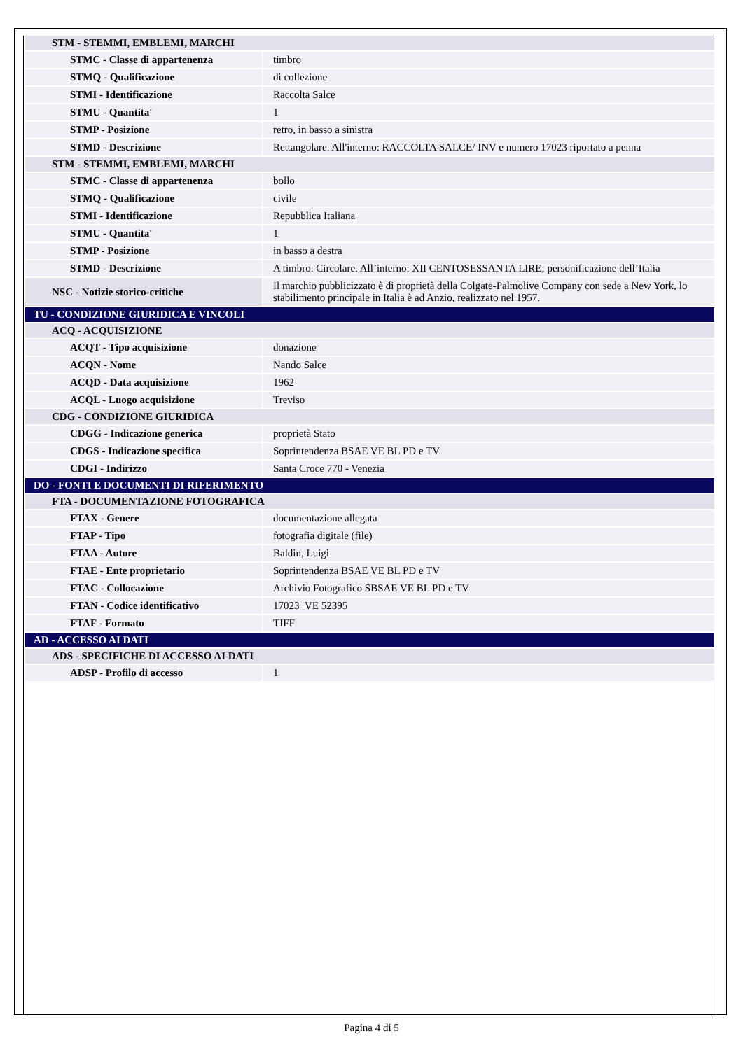| STM - STEMMI, EMBLEMI, MARCHI | |
| STMC - Classe di appartenenza | timbro |
| STMQ - Qualificazione | di collezione |
| STMI - Identificazione | Raccolta Salce |
| STMU - Quantita' | 1 |
| STMP - Posizione | retro, in basso a sinistra |
| STMD - Descrizione | Rettangolare. All'interno: RACCOLTA SALCE/ INV e numero 17023 riportato a penna |
| STM - STEMMI, EMBLEMI, MARCHI | |
| STMC - Classe di appartenenza | bollo |
| STMQ - Qualificazione | civile |
| STMI - Identificazione | Repubblica Italiana |
| STMU - Quantita' | 1 |
| STMP - Posizione | in basso a destra |
| STMD - Descrizione | A timbro. Circolare. All’interno: XII CENTOSESSANTA LIRE; personificazione dell’Italia |
| NSC - Notizie storico-critiche | Il marchio pubblicizzato è di proprietà della Colgate-Palmolive Company con sede a New York, lo stabilimento principale in Italia è ad Anzio, realizzato nel 1957. |
| TU - CONDIZIONE GIURIDICA E VINCOLI | |
| ACQ - ACQUISIZIONE | |
| ACQT - Tipo acquisizione | donazione |
| ACQN - Nome | Nando Salce |
| ACQD - Data acquisizione | 1962 |
| ACQL - Luogo acquisizione | Treviso |
| CDG - CONDIZIONE GIURIDICA | |
| CDGG - Indicazione generica | proprietà Stato |
| CDGS - Indicazione specifica | Soprintendenza BSAE VE BL PD e TV |
| CDGI - Indirizzo | Santa Croce 770 - Venezia |
| DO - FONTI E DOCUMENTI DI RIFERIMENTO | |
| FTA - DOCUMENTAZIONE FOTOGRAFICA | |
| FTAX - Genere | documentazione allegata |
| FTAP - Tipo | fotografia digitale (file) |
| FTAA - Autore | Baldin, Luigi |
| FTAE - Ente proprietario | Soprintendenza BSAE VE BL PD e TV |
| FTAC - Collocazione | Archivio Fotografico SBSAE VE BL PD e TV |
| FTAN - Codice identificativo | 17023_VE 52395 |
| FTAF - Formato | TIFF |
| AD - ACCESSO AI DATI | |
| ADS - SPECIFICHE DI ACCESSO AI DATI | |
| ADSP - Profilo di accesso | 1 |
Pagina 4 di 5